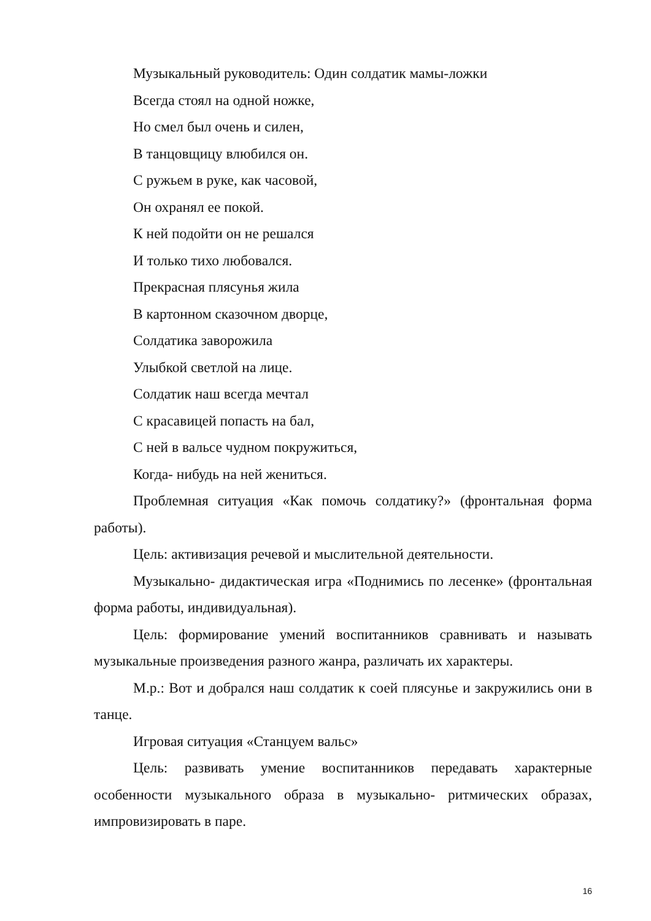Музыкальный руководитель: Один солдатик мамы-ложки
Всегда стоял на одной ножке,
Но смел был очень и силен,
В танцовщицу влюбился он.
С ружьем в руке, как часовой,
Он охранял ее покой.
К ней подойти он не решался
И только тихо любовался.
Прекрасная плясунья жила
В картонном сказочном дворце,
Солдатика заворожила
Улыбкой светлой на лице.
Солдатик наш всегда мечтал
С красавицей попасть на бал,
С ней в вальсе чудном покружиться,
Когда- нибудь на ней жениться.
Проблемная ситуация «Как помочь солдатику?» (фронтальная форма работы).
Цель: активизация речевой и мыслительной деятельности.
Музыкально- дидактическая игра «Поднимись по лесенке» (фронтальная форма работы, индивидуальная).
Цель: формирование умений воспитанников сравнивать и называть музыкальные произведения разного жанра, различать их характеры.
М.р.: Вот и добрался наш солдатик к соей плясунье и закружились они в танце.
Игровая ситуация «Станцуем вальс»
Цель: развивать умение воспитанников передавать характерные особенности музыкального образа в музыкально- ритмических образах, импровизировать в паре.
16